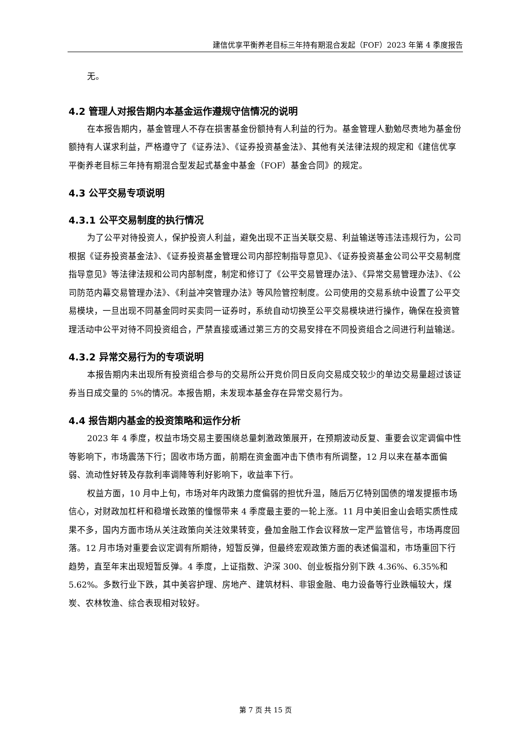建信优享平衡养老目标三年持有期混合发起（FOF）2023 年第 4 季度报告
无。
4.2 管理人对报告期内本基金运作遵规守信情况的说明
在本报告期内，基金管理人不存在损害基金份额持有人利益的行为。基金管理人勤勉尽责地为基金份额持有人谋求利益，严格遵守了《证券法》、《证券投资基金法》、其他有关法律法规的规定和《建信优享平衡养老目标三年持有期混合型发起式基金中基金（FOF）基金合同》的规定。
4.3 公平交易专项说明
4.3.1 公平交易制度的执行情况
为了公平对待投资人，保护投资人利益，避免出现不正当关联交易、利益输送等违法违规行为，公司根据《证券投资基金法》、《证券投资基金管理公司内部控制指导意见》、《证券投资基金公司公平交易制度指导意见》等法律法规和公司内部制度，制定和修订了《公平交易管理办法》、《异常交易管理办法》、《公司防范内幕交易管理办法》、《利益冲突管理办法》等风险管控制度。公司使用的交易系统中设置了公平交易模块，一旦出现不同基金同时买卖同一证券时，系统自动切换至公平交易模块进行操作，确保在投资管理活动中公平对待不同投资组合，严禁直接或通过第三方的交易安排在不同投资组合之间进行利益输送。
4.3.2 异常交易行为的专项说明
本报告期内未出现所有投资组合参与的交易所公开竞价同日反向交易成交较少的单边交易量超过该证券当日成交量的 5%的情况。本报告期，未发现本基金存在异常交易行为。
4.4 报告期内基金的投资策略和运作分析
2023 年 4 季度，权益市场交易主要围绕总量刺激政策展开，在预期波动反复、重要会议定调偏中性等影响下，市场震荡下行；固收市场方面，前期在资金面冲击下债市有所调整，12 月以来在基本面偏弱、流动性好转及存款利率调降等利好影响下，收益率下行。
权益方面，10 月中上旬，市场对年内政策力度偏弱的担忧升温，随后万亿特别国债的增发提振市场信心，对财政加杠杆和稳增长政策的憧憬带来 4 季度最主要的一轮上涨。11 月中美旧金山会晤实质性成果不多，国内方面市场从关注政策向关注效果转变，叠加金融工作会议释放一定严监管信号，市场再度回落。12 月市场对重要会议定调有所期待，短暂反弹，但最终宏观政策方面的表述偏温和，市场重回下行趋势，直至年末出现短暂反弹。4 季度，上证指数、沪深 300、创业板指分别下跌 4.36%、6.35%和 5.62%。多数行业下跌，其中美容护理、房地产、建筑材料、非银金融、电力设备等行业跌幅较大，煤炭、农林牧渔、综合表现相对较好。
第 7 页 共 15 页